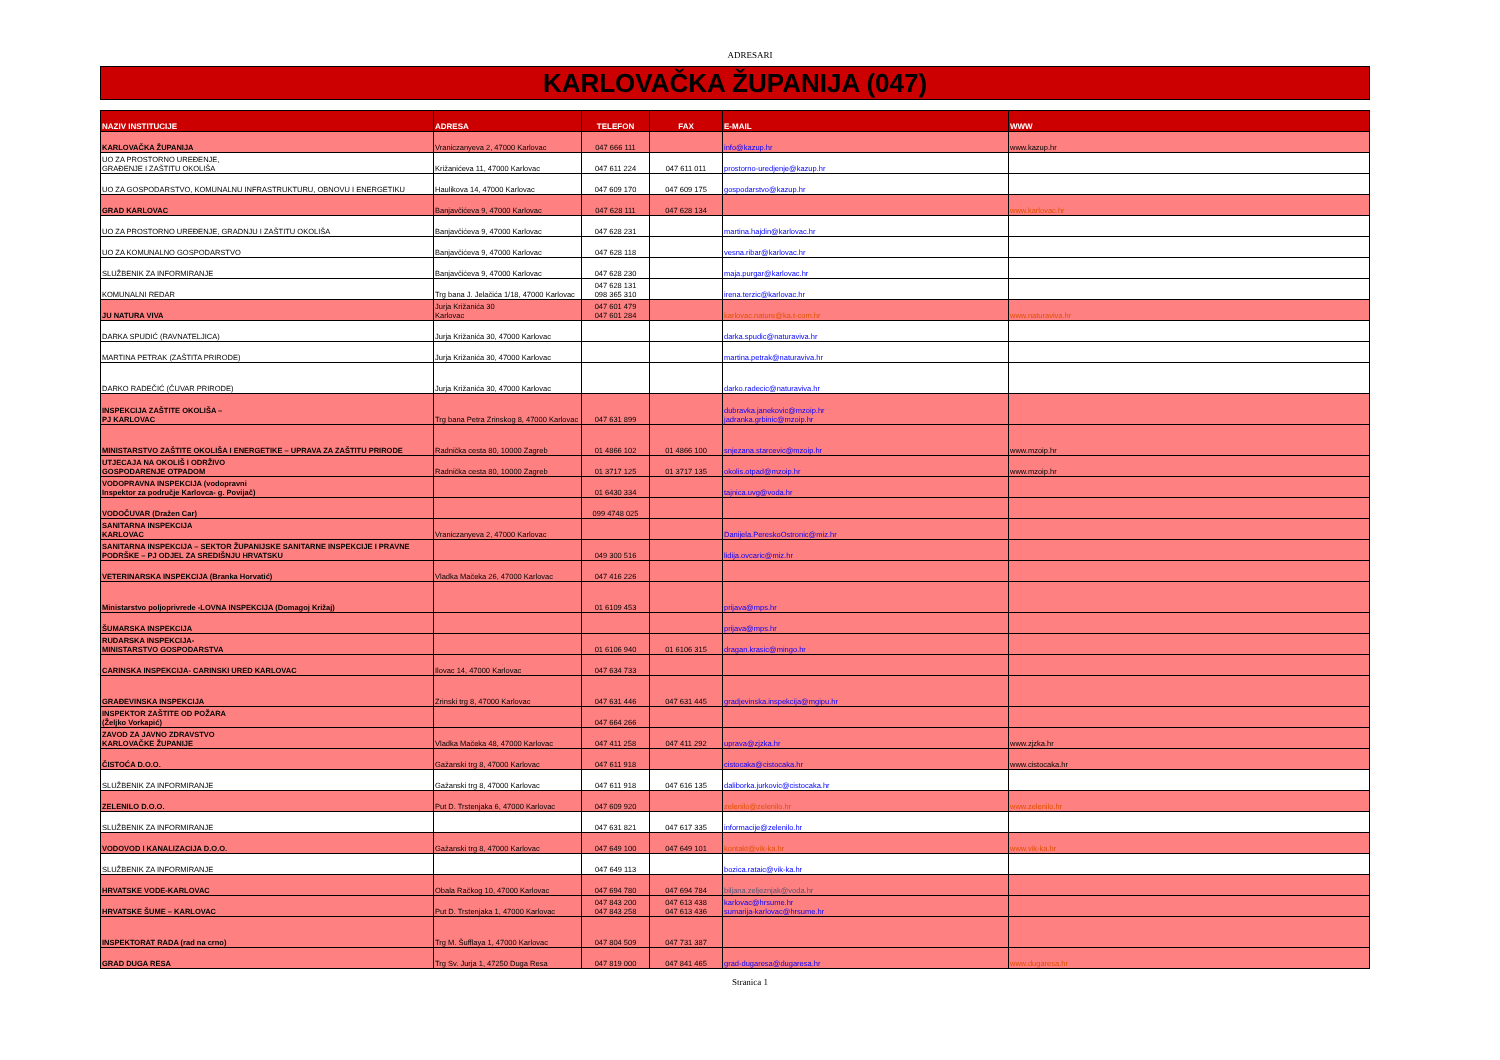ADRESARI
KARLOVAČKA ŽUPANIJA (047)
| NAZIV INSTITUCIJE | ADRESA | TELEFON | FAX | E-MAIL | WWW |
| --- | --- | --- | --- | --- | --- |
| KARLOVAČKA ŽUPANIJA | Vraniczanyeva 2, 47000 Karlovac | 047 666 111 | | info@kazup.hr | www.kazup.hr |
| UO ZA PROSTORNO UREĐENJE, GRAĐENJE I ZAŠTITU OKOLIŠA | Križanićeva 11, 47000 Karlovac | 047 611 224 | 047 611 011 | prostorno-uredjenje@kazup.hr | |
| UO ZA GOSPODARSTVO, KOMUNALNU INFRASTRUKTURU, OBNOVU I ENERGETIKU | Haulikova 14, 47000 Karlovac | 047 609 170 | 047 609 175 | gospodarstvo@kazup.hr | |
| GRAD KARLOVAC | Banjavčićeva 9, 47000 Karlovac | 047 628 111 | 047 628 134 | | www.karlovac.hr |
| UO ZA PROSTORNO UREĐENJE, GRADNJU I ZAŠTITU OKOLIŠA | Banjavčićeva 9, 47000 Karlovac | 047 628 231 | | martina.hajdin@karlovac.hr | |
| UO ZA KOMUNALNO GOSPODARSTVO | Banjavčićeva 9, 47000 Karlovac | 047 628 118 | | vesna.ribar@karlovac.hr | |
| SLUŽBENIK ZA INFORMIRANJE | Banjavčićeva 9, 47000 Karlovac | 047 628 230 | | maja.purgar@karlovac.hr | |
| KOMUNALNI REDAR | Trg bana J. Jelačića 1/18, 47000 Karlovac | 047 628 131 098 365 310 | | irena.terzic@karlovac.hr | |
| JU NATURA VIVA | Jurja Križanića 30 Karlovac | 047 601 479 047 601 284 | | karlovac.nature@ka.t-com.hr | www.naturaviva.hr |
| DARKA SPUDIĆ (RAVNATELJICA) | Jurja Križanića 30, 47000 Karlovac | | | darka.spudic@naturaviva.hr | |
| MARTINA PETRAK (ZAŠTITA PRIRODE) | Jurja Križanića 30, 47000 Karlovac | | | martina.petrak@naturaviva.hr | |
| DARKO RADEČIĆ (ČUVAR PRIRODE) | Jurja Križanića 30, 47000 Karlovac | | | darko.radecic@naturaviva.hr | |
| INSPEKCIJA ZAŠTITE OKOLIŠA – PJ KARLOVAC | Trg bana Petra Zrinskog 8, 47000 Karlovac | 047 631 899 | | dubravka.janekovic@mzoip.hr jadranka.grbinic@mzoip.hr | |
| MINISTARSTVO ZAŠTITE OKOLIŠA I ENERGETIKE – UPRAVA ZA ZAŠTITU PRIRODE | Radnička cesta 80, 10000 Zagreb | 01 4866 102 | 01 4866 100 | snjezana.starcevic@mzoip.hr | www.mzoip.hr |
| UTJECAJA NA OKOLIŠ I ODRŽIVO GOSPODARENJE OTPADOM | Radnička cesta 80, 10000 Zagreb | 01 3717 125 | 01 3717 135 | okolis.otpad@mzoip.hr | www.mzoip.hr |
| VODOPRAVNA INSPEKCIJA (vodopravni Inspektor za područje Karlovca- g. Povijač) | | 01 6430 334 | | tajnica.uvg@voda.hr | |
| VODOČUVAR (Dražen Car) | | 099 4748 025 | | | |
| SANITARNA INSPEKCIJA KARLOVAC | Vraniczanyeva 2, 47000 Karlovac | | | Danijela.PereskoOstronic@miz.hr | |
| SANITARNA INSPEKCIJA – SEKTOR ŽUPANIJSKE SANITARNE INSPEKCIJE I PRAVNE PODRŠKE – PJ ODJEL ZA SREDIŠNJU HRVATSKU | | 049 300 516 | | lidija.ovcaric@miz.hr | |
| VETERINARSKA INSPEKCIJA (Branka Horvatić) | Vladka Mačeka 26, 47000 Karlovac | 047 416 226 | | | |
| Ministarstvo poljoprivrede -LOVNA INSPEKCIJA (Domagoj Križaj) | | 01 6109 453 | | prijava@mps.hr | |
| ŠUMARSKA INSPEKCIJA | | | | prijava@mps.hr | |
| RUDARSKA INSPEKCIJA- MINISTARSTVO GOSPODARSTVA | | 01 6106 940 | 01 6106 315 | dragan.krasic@mingo.hr | |
| CARINSKA INSPEKCIJA- CARINSKI URED KARLOVAC | Ilovac 14, 47000 Karlovac | 047 634 733 | | | |
| GRAĐEVINSKA INSPEKCIJA | Zrinski trg 8, 47000 Karlovac | 047 631 446 | 047 631 445 | gradjevinska.inspekcija@mgipu.hr | |
| INSPEKTOR ZAŠTITE OD POŽARA (Željko Vorkapić) | | 047 664 266 | | | |
| ZAVOD ZA JAVNO ZDRAVSTVO KARLOVAČKE ŽUPANIJE | Vladka Mačeka 48, 47000 Karlovac | 047 411 258 | 047 411 292 | uprava@zjzka.hr | www.zjzka.hr |
| ČISTOĆA D.O.O. | Gažanski trg 8, 47000 Karlovac | 047 611 918 | | cistocaka@cistocaka.hr | www.cistocaka.hr |
| SLUŽBENIK ZA INFORMIRANJE | Gažanski trg 8, 47000 Karlovac | 047 611 918 | 047 616 135 | daliborka.jurkovic@cistocaka.hr | |
| ZELENILO D.O.O. | Put D. Trstenjaka 6, 47000 Karlovac | 047 609 920 | | zelenilo@zelenilo.hr | www.zelenilo.hr |
| SLUŽBENIK ZA INFORMIRANJE | | 047 631 821 | 047 617 335 | informacije@zelenilo.hr | |
| VODOVOD I KANALIZACIJA D.O.O. | Gažanski trg 8, 47000 Karlovac | 047 649 100 | 047 649 101 | kontakt@vik-ka.hr | www.vik-ka.hr |
| SLUŽBENIK ZA INFORMIRANJE | | 047 649 113 | | bozica.rataic@vik-ka.hr | |
| HRVATSKE VODE-KARLOVAC | Obala Račkog 10, 47000 Karlovac | 047 694 780 | 047 694 784 | biljana.zeljeznjak@voda.hr | |
| HRVATSKE ŠUME – KARLOVAC | Put D. Trstenjaka 1, 47000 Karlovac | 047 843 200 047 843 258 | 047 613 438 047 613 436 | karlovac@hrsume.hr sumarija-karlovac@hrsume.hr | |
| INSPEKTORAT RADA (rad na crno) | Trg M. Šufflaya 1, 47000 Karlovac | 047 804 509 | 047 731 387 | | |
| GRAD DUGA RESA | Trg Sv. Jurja 1, 47250 Duga Resa | 047 819 000 | 047 841 465 | grad-dugaresa@dugaresa.hr | www.dugaresa.hr |
Stranica 1